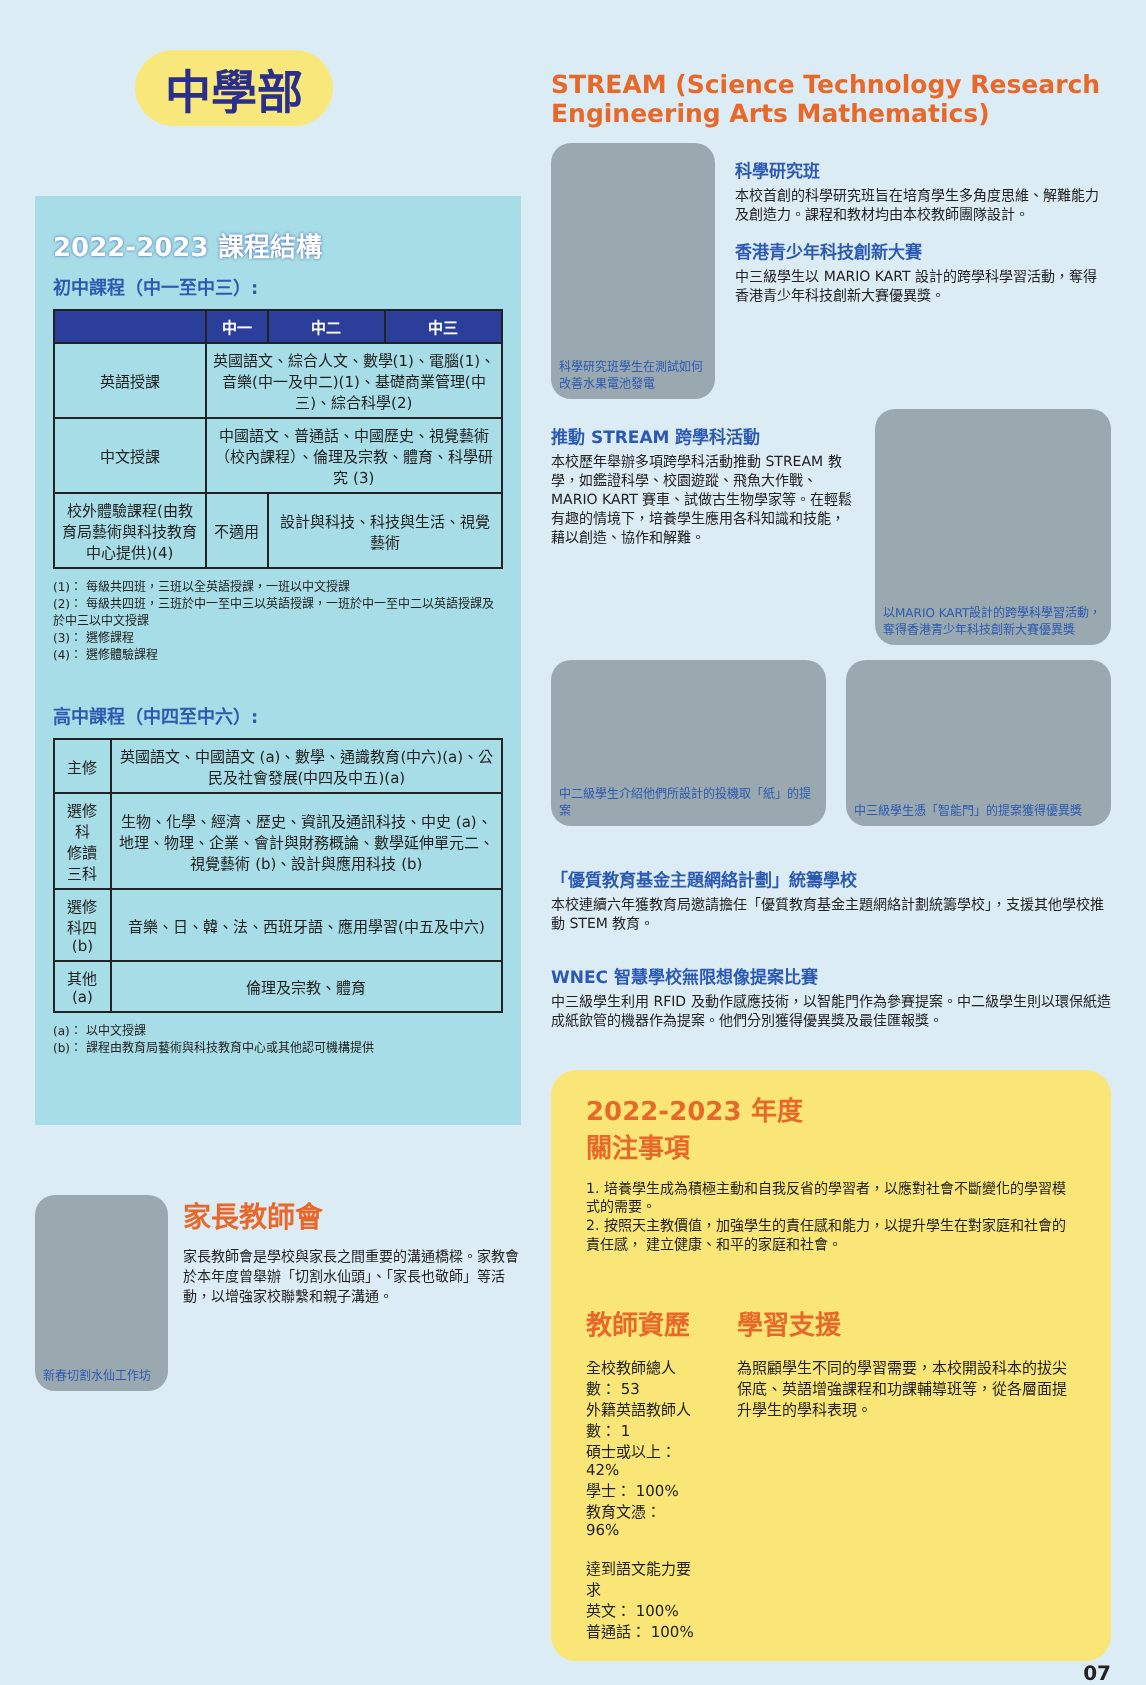中學部
2022-2023 課程結構
初中課程（中一至中三）:
| | 中一 | 中二 | 中三 |
| --- | --- | --- | --- |
| 英語授課 | 英國語文、綜合人文、數學(1)、電腦(1)、音樂(中一及中二)(1)、基礎商業管理(中三)、綜合科學(2) | | |
| 中文授課 | 中國語文、普通話、中國歷史、視覺藝術（校內課程）、倫理及宗教、體育、科學研究 (3) | | |
| 校外體驗課程(由教育局藝術與科技教育中心提供)(4) | 不適用 | 設計與科技、科技與生活、視覺藝術 | |
(1)： 每級共四班，三班以全英語授課，一班以中文授課
(2)： 每級共四班，三班於中一至中三以英語授課，一班於中一至中二以英語授課及於中三以中文授課
(3)： 選修課程
(4)： 選修體驗課程
高中課程（中四至中六）:
| 主修 | 英國語文、中國語文 (a)、數學、通識教育(中六)(a)、公民及社會發展(中四及中五)(a) |
| 選修科 修讀三科 | 生物、化學、經濟、歷史、資訊及通訊科技、中史 (a)、地理、物理、企業、會計與財務概論、數學延伸單元二、視覺藝術 (b)、設計與應用科技 (b) |
| 選修科四 (b) | 音樂、日、韓、法、西班牙語、應用學習(中五及中六) |
| 其他 (a) | 倫理及宗教、體育 |
(a)： 以中文授課
(b)： 課程由教育局藝術與科技教育中心或其他認可機構提供
新春切割水仙工作坊
家長教師會
家長教師會是學校與家長之間重要的溝通橋樑。家教會於本年度曾舉辦「切割水仙頭」、「家長也敬師」等活動，以增強家校聯繫和親子溝通。
STREAM (Science Technology Research Engineering Arts Mathematics)
科學研究班學生在測試如何改善水果電池發電
科學研究班
本校首創的科學研究班旨在培育學生多角度思維、解難能力及創造力。課程和教材均由本校教師團隊設計。
香港青少年科技創新大賽
中三級學生以 MARIO KART 設計的跨學科學習活動，奪得香港青少年科技創新大賽優異獎。
推動 STREAM 跨學科活動
本校歷年舉辦多項跨學科活動推動 STREAM 教學，如鑑證科學、校園遊蹤、飛魚大作戰、MARIO KART 賽車、試做古生物學家等。在輕鬆有趣的情境下，培養學生應用各科知識和技能，藉以創造、協作和解難。
以MARIO KART設計的跨學科學習活動，奪得香港青少年科技創新大賽優異獎
中二級學生介紹他們所設計的投機取「紙」的提案 中三級學生憑「智能門」的提案獲得優異獎
「優質教育基金主題網絡計劃」統籌學校
本校連續六年獲教育局邀請擔任「優質教育基金主題網絡計劃統籌學校」，支援其他學校推動 STEM 教育。
WNEC 智慧學校無限想像提案比賽
中三級學生利用 RFID 及動作感應技術，以智能門作為參賽提案。中二級學生則以環保紙造成紙飲管的機器作為提案。他們分別獲得優異獎及最佳匯報獎。
2022-2023 年度
關注事項
1. 培養學生成為積極主動和自我反省的學習者，以應對社會不斷變化的學習模式的需要。
2. 按照天主教價值，加強學生的責任感和能力，以提升學生在對家庭和社會的責任感， 建立健康、和平的家庭和社會。
教師資歷
全校教師總人數： 53
外籍英語教師人數： 1
碩士或以上： 42%
學士： 100%
教育文憑： 96%
達到語文能力要求
英文： 100%
普通話： 100%
學習支援
為照顧學生不同的學習需要，本校開設科本的拔尖保底、英語增強課程和功課輔導班等，從各層面提升學生的學科表現。
07